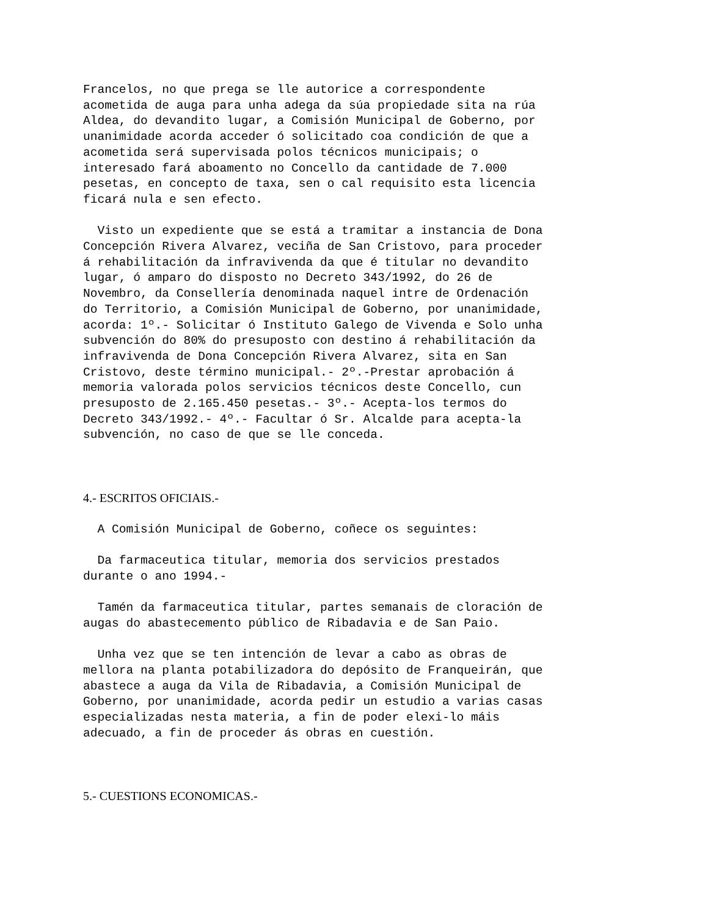Francelos, no que prega se lle autorice a correspondente acometida de auga para unha adega da súa propiedade sita na rúa Aldea, do devandito lugar, a Comisión Municipal de Goberno, por unanimidade acorda acceder ó solicitado coa condición de que a acometida será supervisada polos técnicos municipais; o interesado fará aboamento no Concello da cantidade de 7.000 pesetas, en concepto de taxa, sen o cal requisito esta licencia ficará nula e sen efecto.
Visto un expediente que se está a tramitar a instancia de Dona Concepción Rivera Alvarez, veciña de San Cristovo, para proceder á rehabilitación da infravivenda da que é titular no devandito lugar, ó amparo do disposto no Decreto 343/1992, do 26 de Novembro, da Consellería denominada naquel intre de Ordenación do Territorio, a Comisión Municipal de Goberno, por unanimidade, acorda: 1º.- Solicitar ó Instituto Galego de Vivenda e Solo unha subvención do 80% do presuposto con destino á rehabilitación da infravivenda de Dona Concepción Rivera Alvarez, sita en San Cristovo, deste término municipal.- 2º.-Prestar aprobación á memoria valorada polos servicios técnicos deste Concello, cun presuposto de 2.165.450 pesetas.- 3º.- Acepta-los termos do Decreto 343/1992.- 4º.- Facultar ó Sr. Alcalde para acepta-la subvención, no caso de que se lle conceda.
4.- ESCRITOS OFICIAIS.-
A Comisión Municipal de Goberno, coñece os seguintes:
Da farmaceutica titular, memoria dos servicios prestados durante o ano 1994.-
Tamén da farmaceutica titular, partes semanais de cloración de augas do abastecemento público de Ribadavia e de San Paio.
Unha vez que se ten intención de levar a cabo as obras de mellora na planta potabilizadora do depósito de Franqueirán, que abastece a auga da Vila de Ribadavia, a Comisión Municipal de Goberno, por unanimidade, acorda pedir un estudio a varias casas especializadas nesta materia, a fin de poder elexi-lo máis adecuado, a fin de proceder ás obras en cuestión.
5.- CUESTIONS ECONOMICAS.-